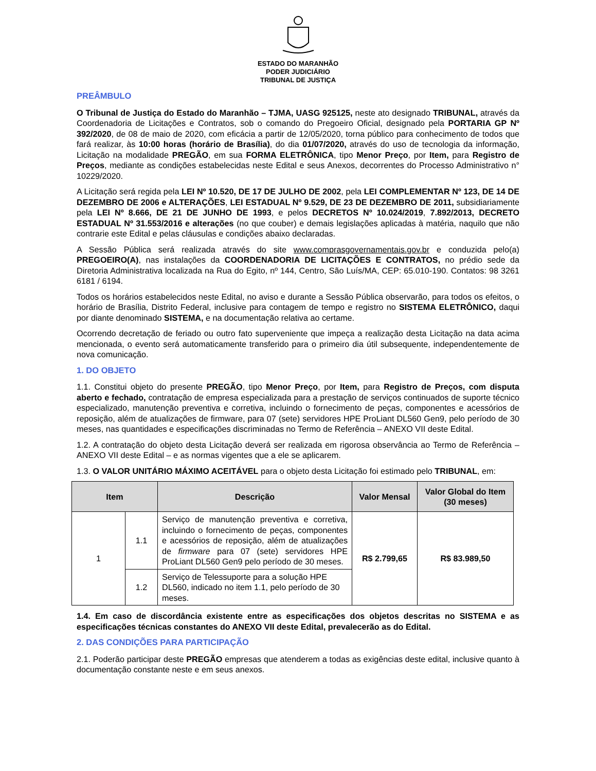ESTADO DO MARANHÃO
PODER JUDICIÁRIO
TRIBUNAL DE JUSTIÇA
PREÂMBULO
O Tribunal de Justiça do Estado do Maranhão – TJMA, UASG 925125, neste ato designado TRIBUNAL, através da Coordenadoria de Licitações e Contratos, sob o comando do Pregoeiro Oficial, designado pela PORTARIA GP Nº 392/2020, de 08 de maio de 2020, com eficácia a partir de 12/05/2020, torna público para conhecimento de todos que fará realizar, às 10:00 horas (horário de Brasília), do dia 01/07/2020, através do uso de tecnologia da informação, Licitação na modalidade PREGÃO, em sua FORMA ELETRÔNICA, tipo Menor Preço, por Item, para Registro de Preços, mediante as condições estabelecidas neste Edital e seus Anexos, decorrentes do Processo Administrativo n° 10229/2020.
A Licitação será regida pela LEI Nº 10.520, DE 17 DE JULHO DE 2002, pela LEI COMPLEMENTAR Nº 123, DE 14 DE DEZEMBRO DE 2006 e ALTERAÇÕES, LEI ESTADUAL Nº 9.529, DE 23 DE DEZEMBRO DE 2011, subsidiariamente pela LEI Nº 8.666, DE 21 DE JUNHO DE 1993, e pelos DECRETOS Nº 10.024/2019, 7.892/2013, DECRETO ESTADUAL Nº 31.553/2016 e alterações (no que couber) e demais legislações aplicadas à matéria, naquilo que não contrarie este Edital e pelas cláusulas e condições abaixo declaradas.
A Sessão Pública será realizada através do site www.comprasgovernamentais.gov.br e conduzida pelo(a) PREGOEIRO(A), nas instalações da COORDENADORIA DE LICITAÇÕES E CONTRATOS, no prédio sede da Diretoria Administrativa localizada na Rua do Egito, nº 144, Centro, São Luís/MA, CEP: 65.010-190. Contatos: 98 3261 6181 / 6194.
Todos os horários estabelecidos neste Edital, no aviso e durante a Sessão Pública observarão, para todos os efeitos, o horário de Brasília, Distrito Federal, inclusive para contagem de tempo e registro no SISTEMA ELETRÔNICO, daqui por diante denominado SISTEMA, e na documentação relativa ao certame.
Ocorrendo decretação de feriado ou outro fato superveniente que impeça a realização desta Licitação na data acima mencionada, o evento será automaticamente transferido para o primeiro dia útil subsequente, independentemente de nova comunicação.
1. DO OBJETO
1.1. Constitui objeto do presente PREGÃO, tipo Menor Preço, por Item, para Registro de Preços, com disputa aberto e fechado, contratação de empresa especializada para a prestação de serviços continuados de suporte técnico especializado, manutenção preventiva e corretiva, incluindo o fornecimento de peças, componentes e acessórios de reposição, além de atualizações de firmware, para 07 (sete) servidores HPE ProLiant DL560 Gen9, pelo período de 30 meses, nas quantidades e especificações discriminadas no Termo de Referência – ANEXO VII deste Edital.
1.2. A contratação do objeto desta Licitação deverá ser realizada em rigorosa observância ao Termo de Referência – ANEXO VII deste Edital – e as normas vigentes que a ele se aplicarem.
1.3. O VALOR UNITÁRIO MÁXIMO ACEITÁVEL para o objeto desta Licitação foi estimado pelo TRIBUNAL, em:
| Item | | Descrição | Valor Mensal | Valor Global do Item (30 meses) |
| --- | --- | --- | --- | --- |
| 1 | 1.1 | Serviço de manutenção preventiva e corretiva, incluindo o fornecimento de peças, componentes e acessórios de reposição, além de atualizações de firmware para 07 (sete) servidores HPE ProLiant DL560 Gen9 pelo período de 30 meses. | R$ 2.799,65 | R$ 83.989,50 |
| | 1.2 | Serviço de Telessuporte para a solução HPE DL560, indicado no item 1.1, pelo período de 30 meses. | | |
1.4. Em caso de discordância existente entre as especificações dos objetos descritas no SISTEMA e as especificações técnicas constantes do ANEXO VII deste Edital, prevalecerão as do Edital.
2. DAS CONDIÇÕES PARA PARTICIPAÇÃO
2.1. Poderão participar deste PREGÃO empresas que atenderem a todas as exigências deste edital, inclusive quanto à documentação constante neste e em seus anexos.